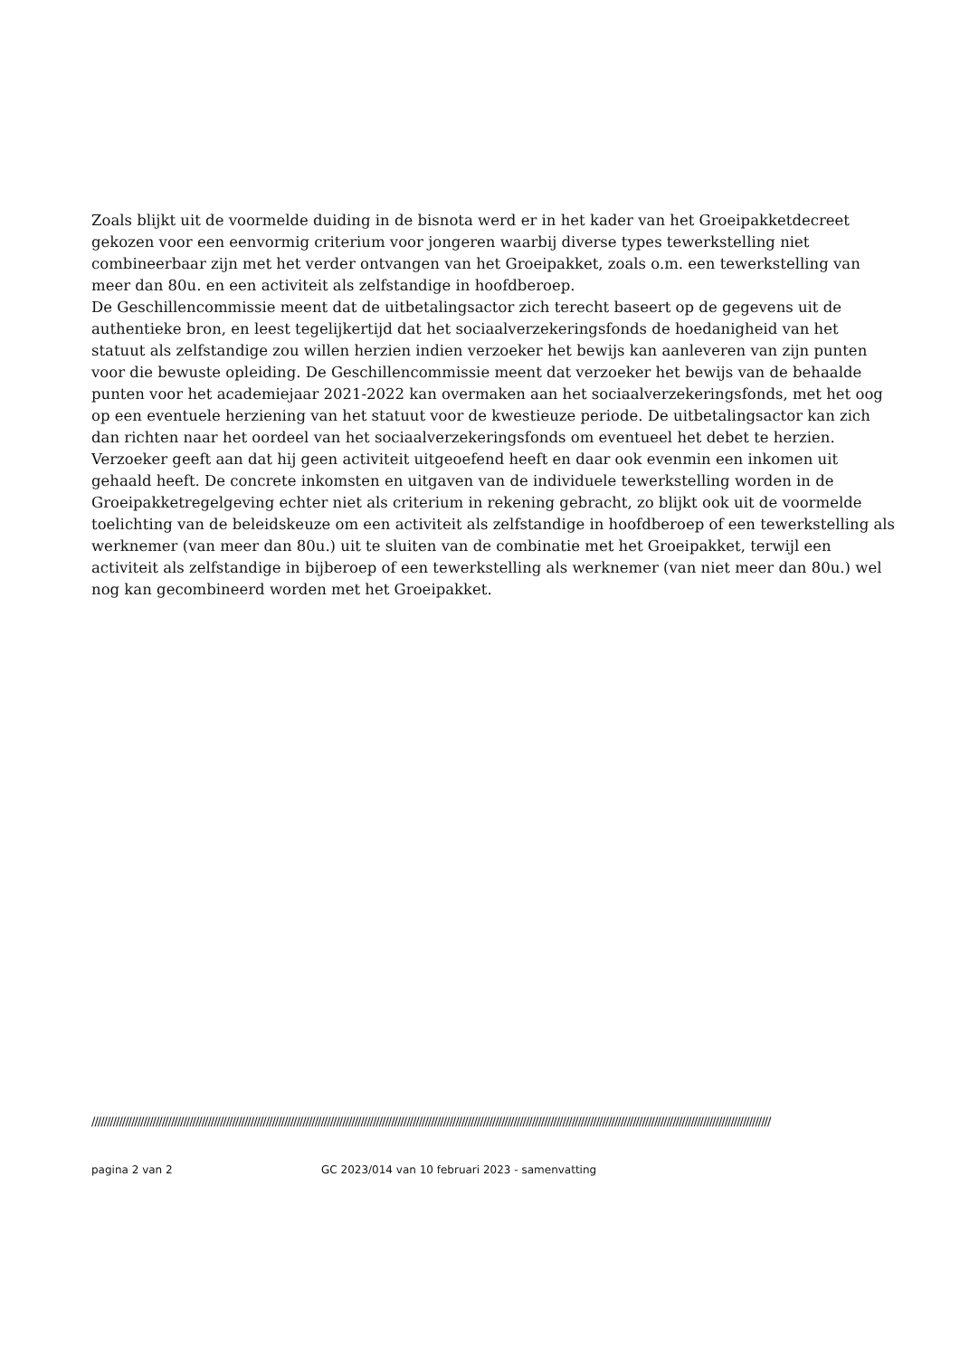Zoals blijkt uit de voormelde duiding in de bisnota werd er in het kader van het Groeipakketdecreet gekozen voor een eenvormig criterium voor jongeren waarbij diverse types tewerkstelling niet combineerbaar zijn met het verder ontvangen van het Groeipakket, zoals o.m. een tewerkstelling van meer dan 80u. en een activiteit als zelfstandige in hoofdberoep.
De Geschillencommissie meent dat de uitbetalingsactor zich terecht baseert op de gegevens uit de authentieke bron, en leest tegelijkertijd dat het sociaalverzekeringsfonds de hoedanigheid van het statuut als zelfstandige zou willen herzien indien verzoeker het bewijs kan aanleveren van zijn punten voor die bewuste opleiding. De Geschillencommissie meent dat verzoeker het bewijs van de behaalde punten voor het academiejaar 2021-2022 kan overmaken aan het sociaalverzekeringsfonds, met het oog op een eventuele herziening van het statuut voor de kwestieuze periode. De uitbetalingsactor kan zich dan richten naar het oordeel van het sociaalverzekeringsfonds om eventueel het debet te herzien.
Verzoeker geeft aan dat hij geen activiteit uitgeoefend heeft en daar ook evenmin een inkomen uit gehaald heeft. De concrete inkomsten en uitgaven van de individuele tewerkstelling worden in de Groeipakketregelgeving echter niet als criterium in rekening gebracht, zo blijkt ook uit de voormelde toelichting van de beleidskeuze om een activiteit als zelfstandige in hoofdberoep of een tewerkstelling als werknemer (van meer dan 80u.) uit te sluiten van de combinatie met het Groeipakket, terwijl een activiteit als zelfstandige in bijberoep of een tewerkstelling als werknemer (van niet meer dan 80u.) wel nog kan gecombineerd worden met het Groeipakket.
//////////////////////////////////////////////////////////////////////////////////////////////////////////////////////////////////////////////////////////////////////////////////////////////////////////////////////////////
pagina 2 van 2 GC 2023/014 van 10 februari 2023 - samenvatting